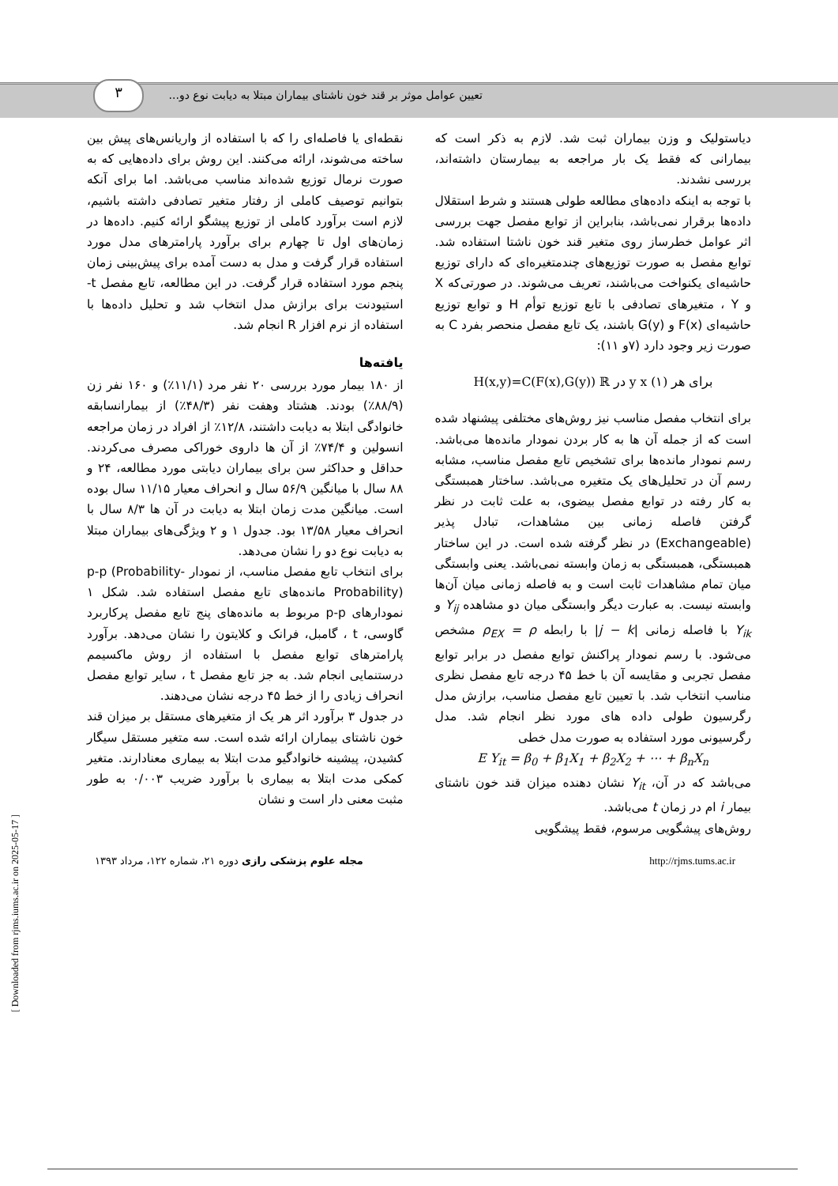٣
تعیین عوامل موثر بر قند خون ناشتای بیماران مبتلا به دیابت نوع دو...
دیاستولیک و وزن بیماران ثبت شد. لازم به ذکر است که بیمارانی که فقط یک بار مراجعه به بیمارستان داشته‌اند، بررسی نشدند.
با توجه به اینکه داده‌های مطالعه طولی هستند و شرط استقلال داده‌ها برقرار نمی‌باشد، بنابراین از توابع مفصل جهت بررسی اثر عوامل خطرساز روی متغیر قند خون ناشتا استفاده شد. توابع مفصل به صورت توزیع‌های چندمتغیره‌ای که دارای توزیع حاشیه‌ای یکنواخت می‌باشند، تعریف می‌شوند. در صورتی‌که X و Y ، متغیرهای تصادفی با تابع توزیع توأم H و توابع توزیع حاشیه‌ای F(x) و G(y) باشند، یک تابع مفصل منحصر بفرد C به صورت زیر وجود دارد (۷و ۱۱):
H(x,y)=C(F(x),G(y)) ℝ در y x برای هر (۱)
برای انتخاب مفصل مناسب نیز روش‌های مختلفی پیشنهاد شده است که از جمله آن ها به کار بردن نمودار مانده‌ها می‌باشد. رسم نمودار مانده‌ها برای تشخیص تابع مفصل مناسب، مشابه رسم آن در تحلیل‌های یک متغیره می‌باشد. ساختار همبستگی به کار رفته در توابع مفصل بیضوی، به علت ثابت در نظر گرفتن فاصله زمانی بین مشاهدات، تبادل پذیر (Exchangeable) در نظر گرفته شده است. در این ساختار همبستگی، همبستگی به زمان وابسته نمی‌باشد. یعنی وابستگی میان تمام مشاهدات ثابت است و به فاصله زمانی میان آن‌ها وابسته نیست. به عبارت دیگر وابستگی میان دو مشاهده Y<sub>ij</sub> و Y<sub>ik</sub> با فاصله زمانی |j − k| با رابطه ρ<sub>EX</sub> = ρ مشخص می‌شود. با رسم نمودار پراکنش توابع مفصل در برابر توابع مفصل تجربی و مقایسه آن با خط ۴۵ درجه تابع مفصل نظری مناسب انتخاب شد. با تعیین تابع مفصل مناسب، برازش مدل رگرسیون طولی داده های مورد نظر انجام شد. مدل رگرسیونی مورد استفاده به صورت مدل خطی
E Y<sub>it</sub> = β<sub>0</sub> + β<sub>1</sub>X<sub>1</sub> + β<sub>2</sub>X<sub>2</sub> + ⋯ + β<sub>n</sub>X<sub>n</sub>
می‌باشد که در آن، Y<sub>it</sub> نشان دهنده میزان قند خون ناشتای بیمار i ام در زمان t می‌باشد.
روش‌های پیشگویی مرسوم، فقط پیشگویی
نقطه‌ای یا فاصله‌ای را که با استفاده از واریانس‌های پیش بین ساخته می‌شوند، ارائه می‌کنند. این روش برای داده‌هایی که به صورت نرمال توزیع شده‌اند مناسب می‌باشد. اما برای آنکه بتوانیم توصیف کاملی از رفتار متغیر تصادفی داشته باشیم، لازم است برآورد کاملی از توزیع پیشگو ارائه کنیم. داده‌ها در زمان‌های اول تا چهارم برای برآورد پارامترهای مدل مورد استفاده قرار گرفت و مدل به دست آمده برای پیش‌بینی زمان پنجم مورد استفاده قرار گرفت. در این مطالعه، تابع مفصل t-استیودنت برای برازش مدل انتخاب شد و تحلیل داده‌ها با استفاده از نرم افزار R انجام شد.
یافته‌ها
از ۱۸۰ بیمار مورد بررسی ۲۰ نفر مرد (۱۱/۱٪) و ۱۶۰ نفر زن (۸۸/۹٪) بودند. هشتاد وهفت نفر (۴۸/۳٪) از بیمارانسابقه خانوادگی ابتلا به دیابت داشتند، ۱۲/۸٪ از افراد در زمان مراجعه انسولین و ۷۴/۴٪ از آن ها داروی خوراکی مصرف می‌کردند. حداقل و حداکثر سن برای بیماران دیابتی مورد مطالعه، ۲۴ و ۸۸ سال با میانگین ۵۶/۹ سال و انحراف معیار ۱۱/۱۵ سال بوده است. میانگین مدت زمان ابتلا به دیابت در آن ها ۸/۳ سال با انحراف معیار ۱۳/۵۸ بود. جدول ۱ و ۲ ویژگی‌های بیماران مبتلا به دیابت نوع دو را نشان می‌دهد.
برای انتخاب تابع مفصل مناسب، از نمودار p-p (Probability-Probability) مانده‌های تابع مفصل استفاده شد. شکل ۱ نمودارهای p-p مربوط به مانده‌های پنج تابع مفصل پرکاربرد گاوسی، t ، گامبل، فرانک و کلایتون را نشان می‌دهد. برآورد پارامترهای توابع مفصل با استفاده از روش ماکسیمم درستنمایی انجام شد. به جز تابع مفصل t ، سایر توابع مفصل انحراف زیادی را از خط ۴۵ درجه نشان می‌دهند.
در جدول ۳ برآورد اثر هر یک از متغیرهای مستقل بر میزان قند خون ناشتای بیماران ارائه شده است. سه متغیر مستقل سیگار کشیدن، پیشینه خانوادگیو مدت ابتلا به بیماری معنادارند. متغیر کمکی مدت ابتلا به بیماری با برآورد ضریب ۰/۰۰۳ به طور مثبت معنی دار است و نشان
http://rjms.tums.ac.ir مجله علوم پزشکی رازی دوره ۲۱، شماره ۱۲۲، مرداد ۱۳۹۳
[ Downloaded from rjms.iums.ac.ir on 2025-05-17 ]